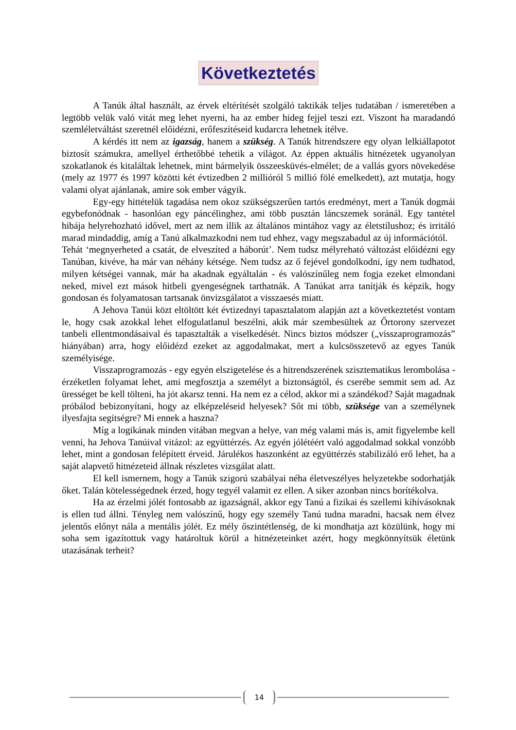Következtetés
A Tanúk által használt, az érvek eltérítését szolgáló taktikák teljes tudatában / ismeretében a legtöbb velük való vitát meg lehet nyerni, ha az ember hideg fejjel teszi ezt. Viszont ha maradandó szemléletváltást szeretnél előidézni, erőfeszítéseid kudarcra lehetnek ítélve.
A kérdés itt nem az igazság, hanem a szükség. A Tanúk hitrendszere egy olyan lelkiállapotot biztosít számukra, amellyel érthetőbbé tehetik a világot. Az éppen aktuális hitnézetek ugyanolyan szokatlanok és kitaláltak lehetnek, mint bármelyik összeesküvés-elmélet; de a vallás gyors növekedése (mely az 1977 és 1997 közötti két évtizedben 2 millióról 5 millió fölé emelkedett), azt mutatja, hogy valami olyat ajánlanak, amire sok ember vágyik.
Egy-egy hittételük tagadása nem okoz szükségszerűen tartós eredményt, mert a Tanúk dogmái egybefonódnak - hasonlóan egy páncélinghez, ami több pusztán láncszemek soránál. Egy tantétel hibája helyrehozható idővel, mert az nem illik az általános mintához vagy az életstílushoz; és irritáló marad mindaddig, amíg a Tanú alkalmazkodni nem tud ehhez, vagy megszabadul az új információtól.
Tehát ‘megnyerheted a csatát, de elveszíted a háborút’. Nem tudsz mélyreható változást előidézni egy Tanúban, kivéve, ha már van néhány kétsége. Nem tudsz az ő fejével gondolkodni, így nem tudhatod, milyen kétségei vannak, már ha akadnak egyáltalán - és valószínűleg nem fogja ezeket elmondani neked, mivel ezt mások hitbeli gyengeségnek tarthatnák. A Tanúkat arra tanítják és képzik, hogy gondosan és folyamatosan tartsanak önvizsgálatot a visszaesés miatt.
A Jehova Tanúi közt eltöltött két évtizednyi tapasztalatom alapján azt a következtetést vontam le, hogy csak azokkal lehet elfogulatlanul beszélni, akik már szembesültek az Őrtorony szervezet tanbeli ellentmondásaival és tapasztalták a viselkedését. Nincs biztos módszer („visszaprogramozás” hiányában) arra, hogy előidézd ezeket az aggodalmakat, mert a kulcsösszetevő az egyes Tanúk személyisége.
Visszaprogramozás - egy egyén elszigetelése és a hitrendszerének szisztematikus lerombolása - érzéketlen folyamat lehet, ami megfosztja a személyt a biztonságtól, és cserébe semmit sem ad. Az ürességet be kell tölteni, ha jót akarsz tenni. Ha nem ez a célod, akkor mi a szándékod? Saját magadnak próbálod bebizonyítani, hogy az elképzeléseid helyesek? Sőt mi több, szüksége van a személynek ilyesfajta segítségre? Mi ennek a haszna?
Míg a logikának minden vitában megvan a helye, van még valami más is, amit figyelembe kell venni, ha Jehova Tanúival vitázol: az együttérzés. Az egyén jólétéért való aggodalmad sokkal vonzóbb lehet, mint a gondosan felépített érveid. Járulékos haszonként az együttérzés stabilizáló erő lehet, ha a saját alapvető hitnézeteid állnak részletes vizsgálat alatt.
El kell ismernem, hogy a Tanúk szigorú szabályai néha életveszélyes helyzetekbe sodorhatják őket. Talán kötelességednek érzed, hogy tegyél valamit ez ellen. A siker azonban nincs borítékolva.
Ha az érzelmi jólét fontosabb az igazságnál, akkor egy Tanú a fizikai és szellemi kihívásoknak is ellen tud állni. Tényleg nem valószínű, hogy egy személy Tanú tudna maradni, hacsak nem élvez jelentős előnyt nála a mentális jólét. Ez mély őszintétlenség, de ki mondhatja azt közülünk, hogy mi soha sem igazítottuk vagy határoltuk körül a hitnézeteinket azért, hogy megkönnyítsük életünk utazásának terheit?
14